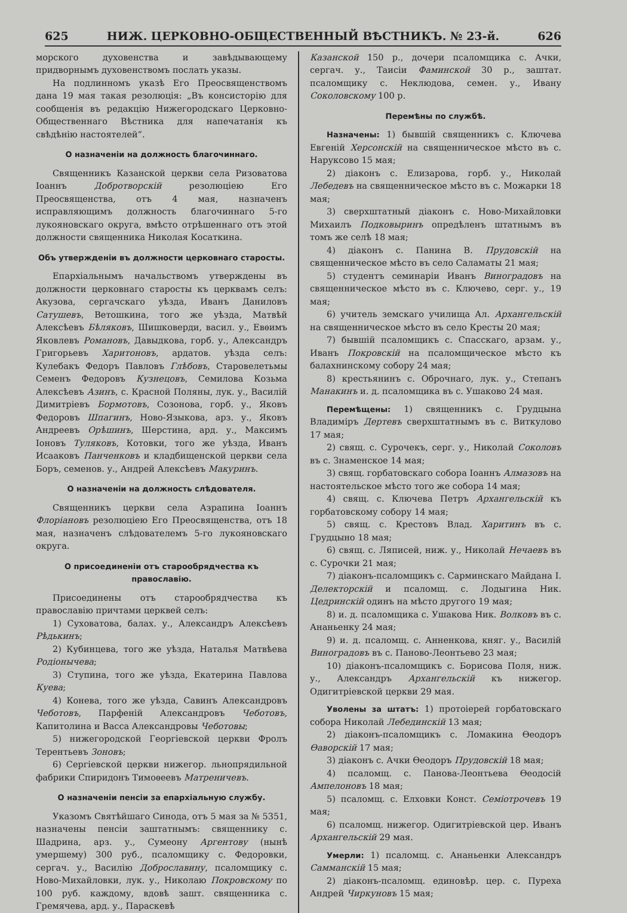625 НИЖ. ЦЕРКОВНО-ОБЩЕСТВЕННЫЙ ВѢСТНИКЪ. № 23-й. 626
морского духовенства и завѣдывающему придворнымъ духовенствомъ послать указы.
На подлинномъ указѣ Его Преосвященствомъ дана 19 мая такая резолюція: „Въ консисторію для сообщенія въ редакцію Нижегородскаго Церковно-Общественнаго Вѣстника для напечатанія къ свѣдѣнію настоятелей“.
О назначеніи на должность благочиннаго.
Священникъ Казанской церкви села Ризоватова Іоаннъ Добротворскій резолюціею Его Преосвященства, отъ 4 мая, назначенъ исправляющимъ должность благочиннаго 5-го лукояновскаго округа, вмѣсто отрѣшеннаго отъ этой должности священника Николая Косаткина.
Объ утвержденіи въ должности церковнаго старосты.
Епархіальнымъ начальствомъ утверждены въ должности церковнаго старосты къ церквамъ селъ: Акузова, сергачскаго уѣзда, Иванъ Даниловъ Сатушевъ, Ветошкина, того же уѣзда, Матвѣй Алексѣевъ Бѣляковъ, Шишковерди, васил. у., Евѳимъ Яковлевъ Романовъ, Давыдкова, горб. у., Александръ Григорьевъ Харитоновъ, ардатов. уѣзда селъ: Кулебакъ Федоръ Павловъ Глѣбовъ, Старовелетьмы Семенъ Федоровъ Кузнецовъ, Семилова Козьма Алексѣевъ Азинъ, с. Красной Поляны, лук. у., Василій Димитріевъ Бормотовъ, Созонова, горб. у., Яковъ Федоровъ Шпагинъ, Ново-Языкова, арз. у., Яковъ Андреевъ Орѣшинъ, Шерстина, ард. у., Максимъ Іоновъ Туляковъ, Котовки, того же уѣзда, Иванъ Исааковъ Панченковъ и кладбищенской церкви села Боръ, семенов. у., Андрей Алексѣевъ Макуринъ.
О назначеніи на должность слѣдователя.
Священникъ церкви села Азрапина Іоаннъ Флоріановъ резолюціею Его Преосвященства, отъ 18 мая, назначенъ слѣдователемъ 5-го лукояновскаго округа.
О присоединеніи отъ старообрядчества къ православію.
Присоединены отъ старообрядчества къ православію причтами церквей селъ:
1) Суховатова, балах. у., Александръ Алексѣевъ Рѣдькинъ;
2) Кубинцева, того же уѣзда, Наталья Матвѣева Родіонычева;
3) Ступина, того же уѣзда, Екатерина Павлова Куева;
4) Конева, того же уѣзда, Савинъ Александровъ Чеботовъ, Парфеній Александровъ Чеботовъ, Капитолина и Васса Александровы Чеботовы;
5) нижегородской Георгіевской церкви Фролъ Терентьевъ Зоновъ;
6) Сергіевской церкви нижегор. льнопрядильной фабрики Спиридонъ Тимоѳеевъ Матреничевъ.
О назначеніи пенсіи за епархіальную службу.
Указомъ Святѣйшаго Синода, отъ 5 мая за № 5351, назначены пенсіи заштатнымъ: священнику с. Шадрина, арз. у., Сумеону Аргентову (нынѣ умершему) 300 руб., псаломщику с. Федоровки, сергач. у., Василію Доброславину, псаломщику с. Ново-Михайловки, лук. у., Николаю Покровскому по 100 руб. каждому, вдовѣ зашт. священника с. Гремячева, ард. у., Параскевѣ
Казанской 150 р., дочери псаломщика с. Ачки, сергач. у., Таисіи Фаминской 30 р., заштат. псаломщику с. Неклюдова, семен. у., Ивану Соколовскому 100 р.
Перемѣны по службѣ.
Назначены: 1) бывшій священникъ с. Ключева Евгеній Херсонскій на священническое мѣсто въ с. Наруксово 15 мая;
2) діаконъ с. Елизарова, горб. у., Николай Лебедевъ на священническое мѣсто въ с. Можарки 18 мая;
3) сверхштатный діаконъ с. Ново-Михайловки Михаилъ Подковыринъ опредѣленъ штатнымъ въ томъ же селѣ 18 мая;
4) діаконъ с. Панина В. Прудовскій на священническое мѣсто въ село Саламаты 21 мая;
5) студентъ семинаріи Иванъ Виноградовъ на священническое мѣсто въ с. Ключево, серг. у., 19 мая;
6) учитель земскаго училища Ал. Архангельскій на священническое мѣсто въ село Кресты 20 мая;
7) бывшій псаломщикъ с. Спасскаго, арзам. у., Иванъ Покровскій на псаломщическое мѣсто къ балахнинскому собору 24 мая;
8) крестьянинъ с. Оброчнаго, лук. у., Степанъ Манакинъ и. д. псаломщика въ с. Ушаково 24 мая.
Перемѣщены: 1) священникъ с. Грудцына Владиміръ Дертевъ сверхштатнымъ въ с. Виткулово 17 мая;
2) свящ. с. Сурочекъ, серг. у., Николай Соколовъ въ с. Знаменское 14 мая;
3) свящ. горбатовскаго собора Іоаннъ Алмазовъ на настоятельское мѣсто того же собора 14 мая;
4) свящ. с. Ключева Петръ Архангельскій къ горбатовскому собору 14 мая;
5) свящ. с. Крестовъ Влад. Харитинъ въ с. Грудцыно 18 мая;
6) свящ. с. Ляписей, ниж. у., Николай Нечаевъ въ с. Сурочки 21 мая;
7) діаконъ-псаломщикъ с. Сарминскаго Майдана І. Делекторскій и псаломщ. с. Лодыгина Ник. Цедринскій одинъ на мѣсто другого 19 мая;
8) и. д. псаломщика с. Ушакова Ник. Волковъ въ с. Ананьенку 24 мая;
9) и. д. псаломщ. с. Анненкова, княг. у., Василій Виноградовъ въ с. Паново-Леонтьево 23 мая;
10) діаконъ-псаломщикъ с. Борисова Поля, ниж. у., Александръ Архангельскій къ нижегор. Одигитріевской церкви 29 мая.
Уволены за штатъ: 1) протоіерей горбатовскаго собора Николай Лебединскій 13 мая;
2) діаконъ-псаломщикъ с. Ломакина Ѳеодоръ Ѳаворскій 17 мая;
3) діаконъ с. Ачки Ѳеодоръ Прудовскій 18 мая;
4) псаломщ. с. Панова-Леонтьева Ѳеодосій Ампелоновъ 18 мая;
5) псаломщ. с. Елховки Конст. Семіотрочевъ 19 мая;
6) псаломщ. нижегор. Одигитріевской цер. Иванъ Архангельскій 29 мая.
Умерли: 1) псаломщ. с. Ананьенки Александръ Самманскій 15 мая;
2) діаконъ-псаломщ. единовѣр. цер. с. Пуреха Андрей Чиркуновъ 15 мая;